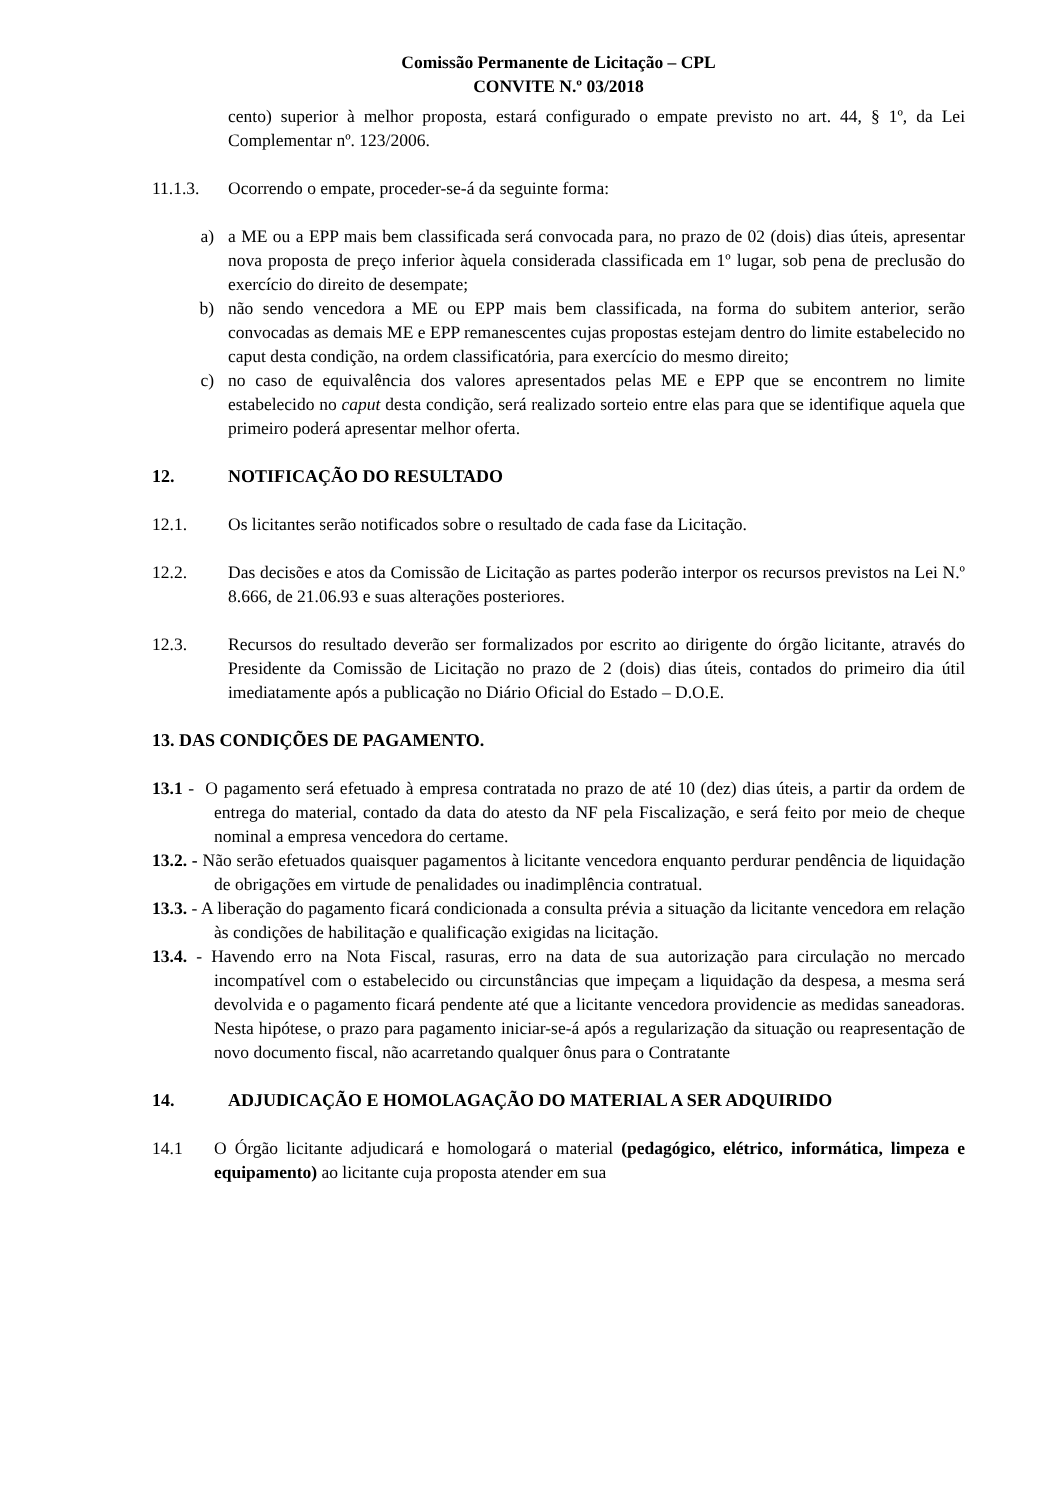Comissão Permanente de Licitação – CPL
CONVITE N.º 03/2018
cento) superior à melhor proposta, estará configurado o empate previsto no art. 44, § 1º, da Lei Complementar nº. 123/2006.
11.1.3. Ocorrendo o empate, proceder-se-á da seguinte forma:
a) a ME ou a EPP mais bem classificada será convocada para, no prazo de 02 (dois) dias úteis, apresentar nova proposta de preço inferior àquela considerada classificada em 1º lugar, sob pena de preclusão do exercício do direito de desempate;
b) não sendo vencedora a ME ou EPP mais bem classificada, na forma do subitem anterior, serão convocadas as demais ME e EPP remanescentes cujas propostas estejam dentro do limite estabelecido no caput desta condição, na ordem classificatória, para exercício do mesmo direito;
c) no caso de equivalência dos valores apresentados pelas ME e EPP que se encontrem no limite estabelecido no caput desta condição, será realizado sorteio entre elas para que se identifique aquela que primeiro poderá apresentar melhor oferta.
12. NOTIFICAÇÃO DO RESULTADO
12.1. Os licitantes serão notificados sobre o resultado de cada fase da Licitação.
12.2. Das decisões e atos da Comissão de Licitação as partes poderão interpor os recursos previstos na Lei N.º 8.666, de 21.06.93 e suas alterações posteriores.
12.3. Recursos do resultado deverão ser formalizados por escrito ao dirigente do órgão licitante, através do Presidente da Comissão de Licitação no prazo de 2 (dois) dias úteis, contados do primeiro dia útil imediatamente após a publicação no Diário Oficial do Estado – D.O.E.
13. DAS CONDIÇÕES DE PAGAMENTO.
13.1 - O pagamento será efetuado à empresa contratada no prazo de até 10 (dez) dias úteis, a partir da ordem de entrega do material, contado da data do atesto da NF pela Fiscalização, e será feito por meio de cheque nominal a empresa vencedora do certame.
13.2. - Não serão efetuados quaisquer pagamentos à licitante vencedora enquanto perdurar pendência de liquidação de obrigações em virtude de penalidades ou inadimplência contratual.
13.3. - A liberação do pagamento ficará condicionada a consulta prévia a situação da licitante vencedora em relação às condições de habilitação e qualificação exigidas na licitação.
13.4. - Havendo erro na Nota Fiscal, rasuras, erro na data de sua autorização para circulação no mercado incompatível com o estabelecido ou circunstâncias que impeçam a liquidação da despesa, a mesma será devolvida e o pagamento ficará pendente até que a licitante vencedora providencie as medidas saneadoras. Nesta hipótese, o prazo para pagamento iniciar-se-á após a regularização da situação ou reapresentação de novo documento fiscal, não acarretando qualquer ônus para o Contratante
14. ADJUDICAÇÃO E HOMOLAGAÇÃO DO MATERIAL A SER ADQUIRIDO
14.1 O Órgão licitante adjudicará e homologará o material (pedagógico, elétrico, informática, limpeza e equipamento) ao licitante cuja proposta atender em sua